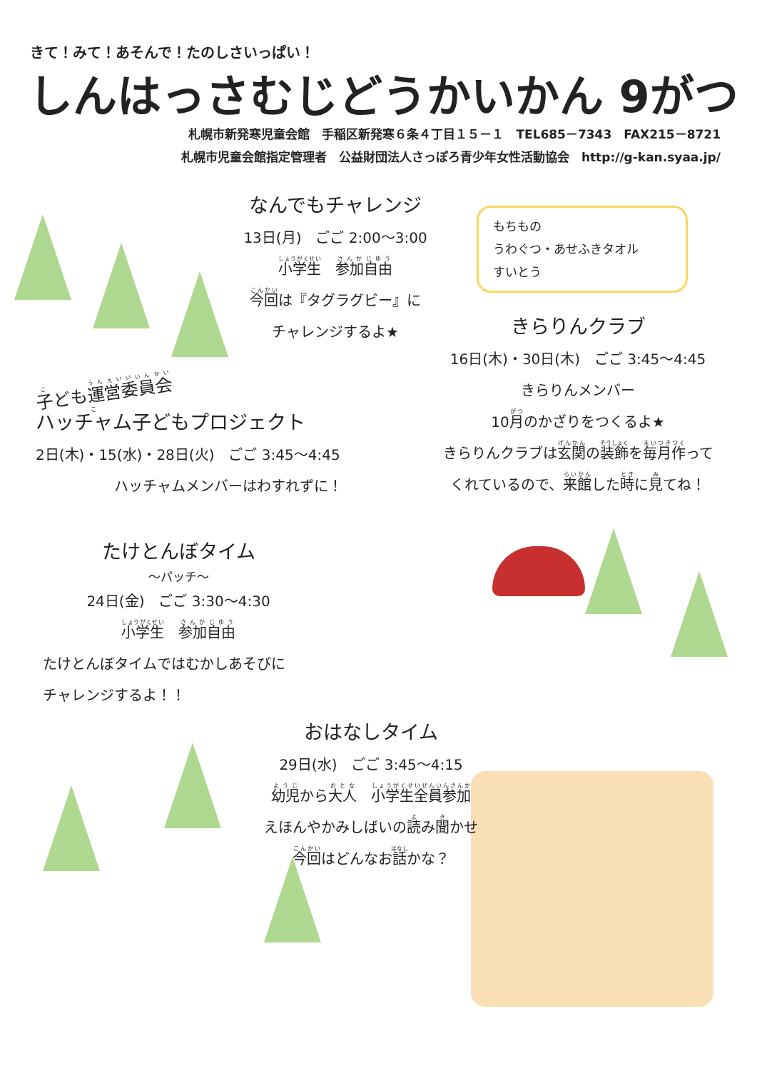きて！みて！あそんで！たのしさいっぱい！
しんはっさむじどうかいかん 9がつ
札幌市新発寒児童会館　手稲区新発寒６条４丁目１５－１　TEL685－7343　FAX215－8721
札幌市児童会館指定管理者　公益財団法人さっぽろ青少年女性活動協会　http://g-kan.syaa.jp/
なんでもチャレンジ
13日(月)　ごご 2:00～3:00
小学生　参加自由
今回は『タグラグビー』に
チャレンジするよ★
もちもの
うわぐつ・あせふきタオル
すいとう
きらりんクラブ
16日(木)・30日(木)　ごご 3:45～4:45
きらりんメンバー
10月のかざりをつくるよ★
きらりんクラブは玄関の装飾を毎月作って
くれているので、来館した時に見てね！
子ども運営委員会
ハッチャム子どもプロジェクト
2日(木)・15(水)・28日(火)　ごご 3:45～4:45
ハッチャムメンバーはわすれずに！
たけとんぼタイム
～パッチ～
24日(金)　ごご 3:30～4:30
小学生　参加自由
たけとんぼタイムではむかしあそびに
チャレンジするよ！！
おはなしタイム
29日(水)　ごご 3:45～4:15
幼児から大人　小学生全員参加
えほんやかみしばいの読み聞かせ
今回はどんなお話かな？